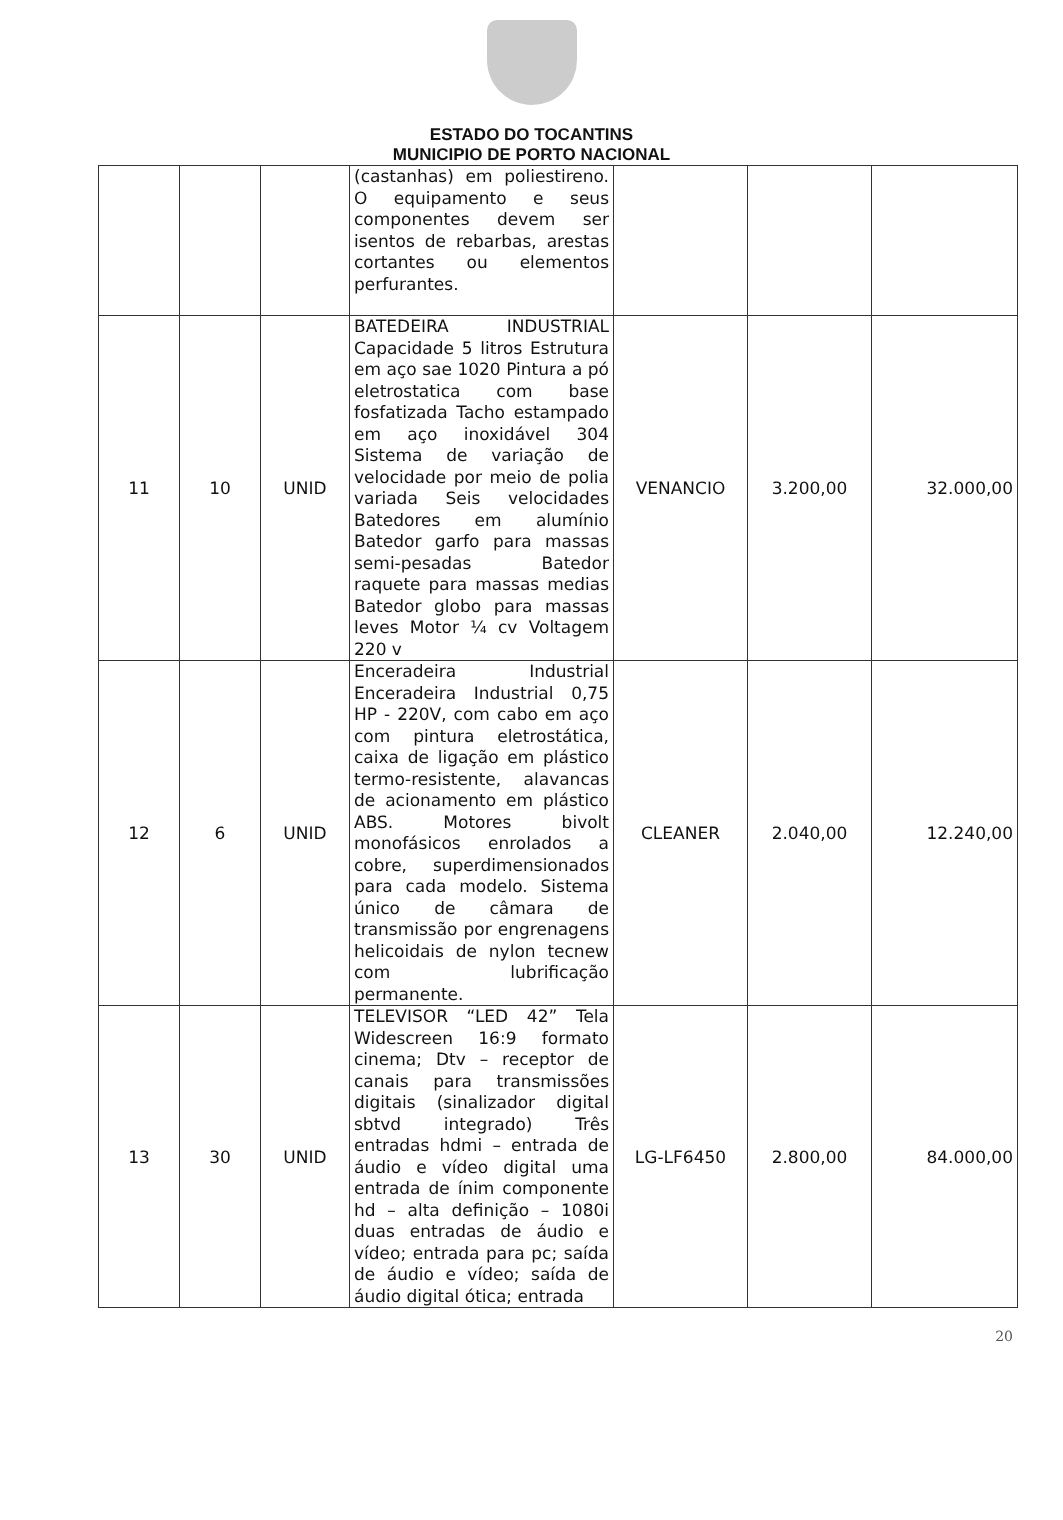ESTADO DO TOCANTINS
MUNICIPIO DE PORTO NACIONAL
| | | | (castanhas) em poliestireno. O equipamento e seus componentes devem ser isentos de rebarbas, arestas cortantes ou elementos perfurantes. | | | |
| 11 | 10 | UNID | BATEDEIRA INDUSTRIAL Capacidade 5 litros Estrutura em aço sae 1020 Pintura a pó eletrostatica com base fosfatizada Tacho estampado em aço inoxidável 304 Sistema de variação de velocidade por meio de polia variada Seis velocidades Batedores em alumínio Batedor garfo para massas semi-pesadas Batedor raquete para massas medias Batedor globo para massas leves Motor ¼ cv Voltagem 220 v | VENANCIO | 3.200,00 | 32.000,00 |
| 12 | 6 | UNID | Enceradeira Industrial Enceradeira Industrial 0,75 HP - 220V, com cabo em aço com pintura eletrostática, caixa de ligação em plástico termo-resistente, alavancas de acionamento em plástico ABS. Motores bivolt monofásicos enrolados a cobre, superdimensionados para cada modelo. Sistema único de câmara de transmissão por engrenagens helicoidais de nylon tecnew com lubrificação permanente. | CLEANER | 2.040,00 | 12.240,00 |
| 13 | 30 | UNID | TELEVISOR “LED 42” Tela Widescreen 16:9 formato cinema; Dtv – receptor de canais para transmissões digitais (sinalizador digital sbtvd integrado) Três entradas hdmi – entrada de áudio e vídeo digital uma entrada de ínim componente hd – alta definição – 1080i duas entradas de áudio e vídeo; entrada para pc; saída de áudio e vídeo; saída de áudio digital ótica; entrada | LG-LF6450 | 2.800,00 | 84.000,00 |
20